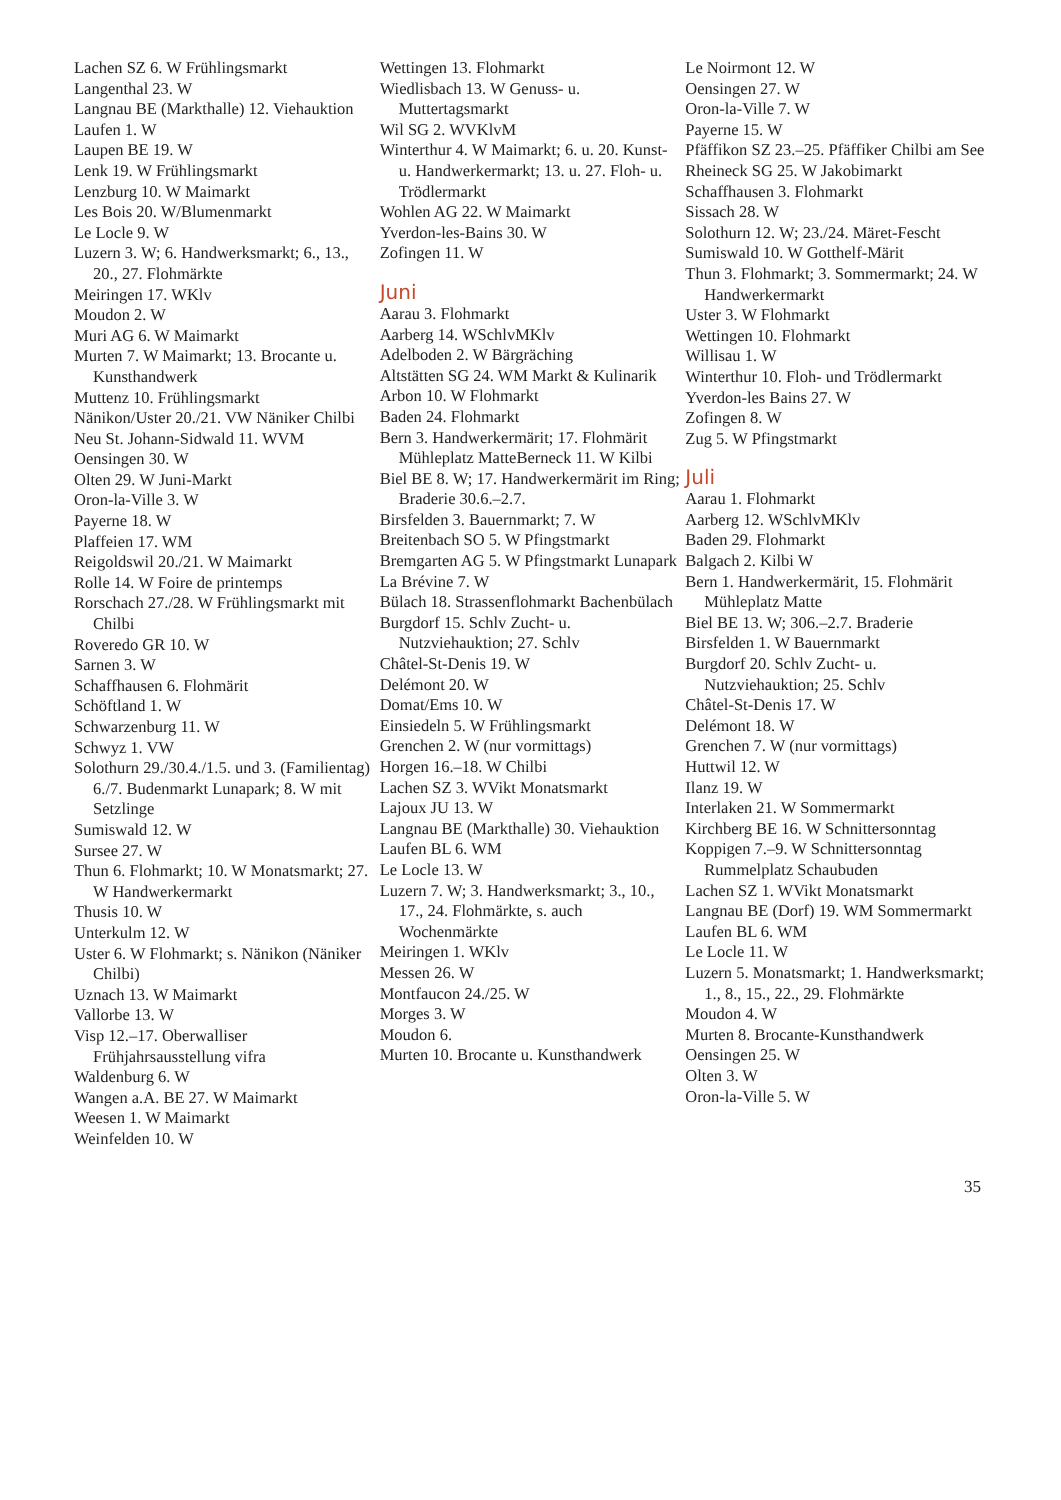Lachen SZ 6. W Frühlingsmarkt
Langenthal 23. W
Langnau BE (Markthalle) 12. Viehauktion
Laufen 1. W
Laupen BE 19. W
Lenk 19. W Frühlingsmarkt
Lenzburg 10. W Maimarkt
Les Bois 20. W/Blumenmarkt
Le Locle 9. W
Luzern 3. W; 6. Handwerksmarkt; 6., 13., 20., 27. Flohmärkte
Meiringen 17. WKlv
Moudon 2. W
Muri AG 6. W Maimarkt
Murten 7. W Maimarkt; 13. Brocante u. Kunsthandwerk
Muttenz 10. Frühlingsmarkt
Nänikon/Uster 20./21. VW Näniker Chilbi
Neu St. Johann-Sidwald 11. WVM
Oensingen 30. W
Olten 29. W Juni-Markt
Oron-la-Ville 3. W
Payerne 18. W
Plaffeien 17. WM
Reigoldswil 20./21. W Maimarkt
Rolle 14. W Foire de printemps
Rorschach 27./28. W Frühlingsmarkt mit Chilbi
Roveredo GR 10. W
Sarnen 3. W
Schaffhausen 6. Flohmärit
Schöftland 1. W
Schwarzenburg 11. W
Schwyz 1. VW
Solothurn 29./30.4./1.5. und 3. (Familientag) 6./7. Budenmarkt Lunapark; 8. W mit Setzlinge
Sumiswald 12. W
Sursee 27. W
Thun 6. Flohmarkt; 10. W Monatsmarkt; 27. W Handwerkermarkt
Thusis 10. W
Unterkulm 12. W
Uster 6. W Flohmarkt; s. Nänikon (Näniker Chilbi)
Uznach 13. W Maimarkt
Vallorbe 13. W
Visp 12.–17. Oberwalliser Frühjahrsausstellung vifra
Waldenburg 6. W
Wangen a.A. BE 27. W Maimarkt
Weesen 1. W Maimarkt
Weinfelden 10. W
Wettingen 13. Flohmarkt
Wiedlisbach 13. W Genuss- u. Muttertagsmarkt
Wil SG 2. WVKlvM
Winterthur 4. W Maimarkt; 6. u. 20. Kunst- u. Handwerkermarkt; 13. u. 27. Floh- u. Trödlermarkt
Wohlen AG 22. W Maimarkt
Yverdon-les-Bains 30. W
Zofingen 11. W
Juni
Aarau 3. Flohmarkt
Aarberg 14. WSchlvMKlv
Adelboden 2. W Bärgräching
Altstätten SG 24. WM Markt & Kulinarik
Arbon 10. W Flohmarkt
Baden 24. Flohmarkt
Bern 3. Handwerkermärit; 17. Flohmärit Mühleplatz MatteBerneck 11. W Kilbi
Biel BE 8. W; 17. Handwerkermärit im Ring; Braderie 30.6.–2.7.
Birsfelden 3. Bauernmarkt; 7. W
Breitenbach SO 5. W Pfingstmarkt
Bremgarten AG 5. W Pfingstmarkt Lunapark
La Brévine 7. W
Bülach 18. Strassenflohmarkt Bachenbülach
Burgdorf 15. Schlv Zucht- u. Nutzviehauktion; 27. Schlv
Châtel-St-Denis 19. W
Delémont 20. W
Domat/Ems 10. W
Einsiedeln 5. W Frühlingsmarkt
Grenchen 2. W (nur vormittags)
Horgen 16.–18. W Chilbi
Lachen SZ 3. WVikt Monatsmarkt
Lajoux JU 13. W
Langnau BE (Markthalle) 30. Viehauktion
Laufen BL 6. WM
Le Locle 13. W
Luzern 7. W; 3. Handwerksmarkt; 3., 10., 17., 24. Flohmärkte, s. auch Wochenmärkte
Meiringen 1. WKlv
Messen 26. W
Montfaucon 24./25. W
Morges 3. W
Moudon 6.
Murten 10. Brocante u. Kunsthandwerk
Le Noirmont 12. W
Oensingen 27. W
Oron-la-Ville 7. W
Payerne 15. W
Pfäffikon SZ 23.–25. Pfäffiker Chilbi am See
Rheineck SG 25. W Jakobimarkt
Schaffhausen 3. Flohmarkt
Sissach 28. W
Solothurn 12. W; 23./24. Märet-Fescht
Sumiswald 10. W Gotthelf-Märit
Thun 3. Flohmarkt; 3. Sommermarkt; 24. W Handwerkermarkt
Uster 3. W Flohmarkt
Wettingen 10. Flohmarkt
Willisau 1. W
Winterthur 10. Floh- und Trödlermarkt
Yverdon-les Bains 27. W
Zofingen 8. W
Zug 5. W Pfingstmarkt
Juli
Aarau 1. Flohmarkt
Aarberg 12. WSchlvMKlv
Baden 29. Flohmarkt
Balgach 2. Kilbi W
Bern 1. Handwerkermärit, 15. Flohmärit Mühleplatz Matte
Biel BE 13. W; 306.–2.7. Braderie
Birsfelden 1. W Bauernmarkt
Burgdorf 20. Schlv Zucht- u. Nutzviehauktion; 25. Schlv
Châtel-St-Denis 17. W
Delémont 18. W
Grenchen 7. W (nur vormittags)
Huttwil 12. W
Ilanz 19. W
Interlaken 21. W Sommermarkt
Kirchberg BE 16. W Schnittersonntag
Koppigen 7.–9. W Schnittersonntag Rummelplatz Schaubuden
Lachen SZ 1. WVikt Monatsmarkt
Langnau BE (Dorf) 19. WM Sommermarkt
Laufen BL 6. WM
Le Locle 11. W
Luzern 5. Monatsmarkt; 1. Handwerksmarkt; 1., 8., 15., 22., 29. Flohmärkte
Moudon 4. W
Murten 8. Brocante-Kunsthandwerk
Oensingen 25. W
Olten 3. W
Oron-la-Ville 5. W
35